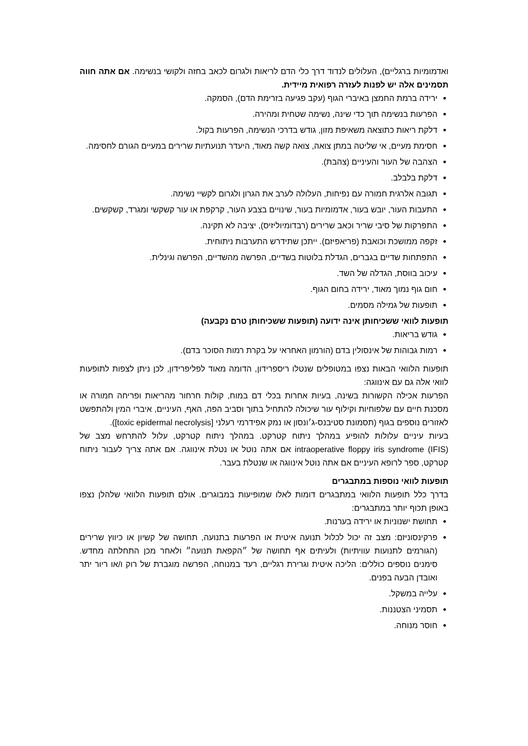ואדמומיות ברגליים), העלולים לנדוד דרך כלי הדם לריאות ולגרום לכאב בחזה ולקושי בנשימה. אם אתה חווה תסמינים אלה יש לפנות לעזרה רפואית מיידית.
ירידה ברמת החמצן באיברי הגוף (עקב פגיעה בזרימת הדם), הסמקה.
הפרעות בנשימה תוך כדי שינה, נשימה שטחית ומהירה.
דלקת ריאות כתוצאה משאיפת מזון, גודש בדרכי הנשימה, הפרעות בקול.
חסימת מעיים, אי שליטה במתן צואה, צואה קשה מאוד, היעדר תנועתיות שרירים במעיים הגורם לחסימה.
הצהבה של העור והעיניים (צהבת).
דלקת בלבלב.
תגובה אלרגית חמורה עם נפיחות, העלולה לערב את הגרון ולגרום לקשיי נשימה.
התעבות העור, יובש בעור, אדמומיות בעור, שינויים בצבע העור, קרקפת או עור קשקשי ומגרד, קשקשים.
התפרקות של סיבי שריר וכאב שרירים (רבדומיוליזיס), יציבה לא תקינה.
זקפה ממושכת וכואבת (פריאפיזם). ייתכן שתידרש התערבות ניתוחית.
התפתחות שדיים בגברים, הגדלת בלוטות בשדיים, הפרשה מהשדיים, הפרשה וגינלית.
עיכוב בווסת, הגדלה של השד.
חום גוף נמוך מאוד, ירידה בחום הגוף.
תופעות של גמילה מסמים.
תופעות לוואי ששכיחותן אינה ידועה (תופעות ששכיחותן טרם נקבעה)
גודש בריאות.
רמות גבוהות של אינסולין בדם (הורמון האחראי על בקרת רמות הסוכר בדם).
תופעות הלוואי הבאות נצפו במטופלים שנטלו ריספרידון, הדומה מאוד לפליפרידון, לכן ניתן לצפות לתופעות לוואי אלה גם עם אינווגה:
הפרעות אכילה הקשורות בשינה, בעיות אחרות בכלי דם במוח, קולות חרחור מהריאות ופריחה חמורה או מסכנת חיים עם שלפוחיות וקילוף עור שיכולה להתחיל בתוך וסביב הפה, האף, העיניים, איברי המין ולהתפשט לאזורים נוספים בגוף (תסמונת סטיבנס-ג׳ונסון או נמק אפידרמי רעלני [toxic epidermal necrolysis]).
בעיות עיניים עלולות להופיע במהלך ניתוח קטרקט. במהלך ניתוח קטרקט, עלול להתרחש מצב של intraoperative floppy iris syndrome (IFIS) אם אתה נוטל או נטלת אינווגה. אם אתה צריך לעבור ניתוח קטרקט, ספר לרופא העיניים אם אתה נוטל אינווגה או שנטלת בעבר.
תופעות לוואי נוספות במתבגרים
בדרך כלל תופעות הלוואי במתבגרים דומות לאלו שמופיעות במבוגרים. אולם תופעות הלוואי שלהלן נצפו באופן תכוף יותר במתבגרים:
תחושת ישנוניות או ירידה בערנות.
פרקינסוניזם: מצב זה יכול לכלול תנועה איטית או הפרעות בתנועה, תחושה של קשיון או כיווץ שרירים (הגורמים לתנועות עוויתיות) ולעיתים אף תחושה של ״הקפאת תנועה״ ולאחר מכן התחלתה מחדש. סימנים נוספים כוללים: הליכה איטית וגרירת רגליים, רעד במנוחה, הפרשה מוגברת של רוק ו/או ריור יתר ואובדן הבעה בפנים.
עלייה במשקל.
תסמיני הצטננות.
חוסר מנוחה.